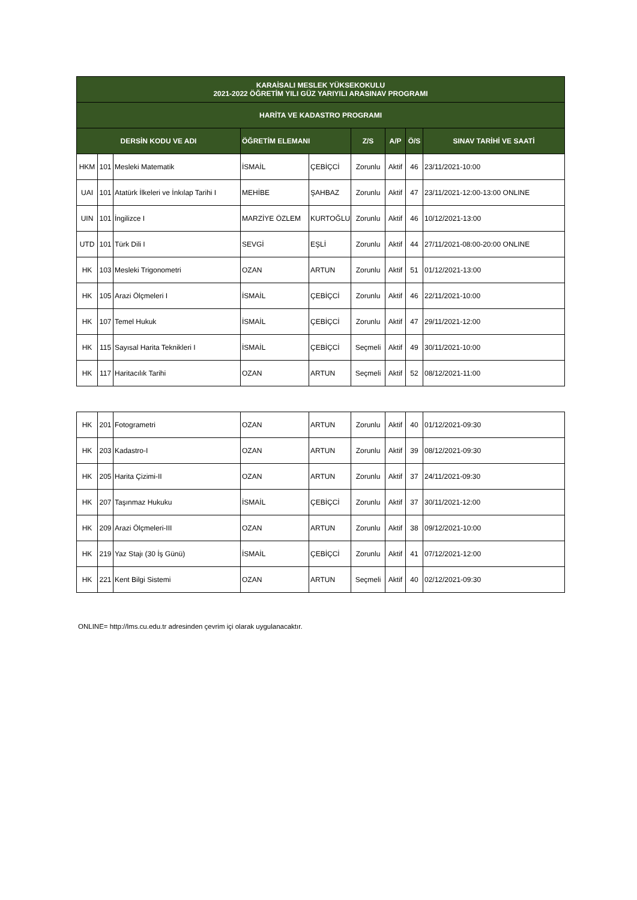| KARAİSALI MESLEK YÜKSEKOKULU 2021-2022 ÖĞRETİM YILI GÜZ YARIYILI ARASINAV PROGRAMI | | | | | | | | |
| --- | --- | --- | --- | --- | --- | --- | --- | --- |
| HARİTA VE KADASTRO PROGRAMI | | | | | | | | |
| DERSİN KODU VE ADI | | | ÖĞRETİM ELEMANI | | Z/S | A/P | Ö/S | SINAV TARİHİ VE SAATİ |
| HKM | 101 | Mesleki Matematik | İSMAİL | ÇEBİÇCİ | Zorunlu | Aktif | 46 | 23/11/2021-10:00 |
| UAI | 101 | Atatürk İlkeleri ve İnkılap Tarihi I | MEHİBE | ŞAHBAZ | Zorunlu | Aktif | 47 | 23/11/2021-12:00-13:00 ONLINE |
| UIN | 101 | İngilizce I | MARZİYE ÖZLEM | KURTOĞLU | Zorunlu | Aktif | 46 | 10/12/2021-13:00 |
| UTD | 101 | Türk Dili I | SEVGİ | EŞLİ | Zorunlu | Aktif | 44 | 27/11/2021-08:00-20:00 ONLINE |
| HK | 103 | Mesleki Trigonometri | OZAN | ARTUN | Zorunlu | Aktif | 51 | 01/12/2021-13:00 |
| HK | 105 | Arazi Ölçmeleri I | İSMAİL | ÇEBİÇCİ | Zorunlu | Aktif | 46 | 22/11/2021-10:00 |
| HK | 107 | Temel Hukuk | İSMAİL | ÇEBİÇCİ | Zorunlu | Aktif | 47 | 29/11/2021-12:00 |
| HK | 115 | Sayısal Harita Teknikleri I | İSMAİL | ÇEBİÇCİ | Seçmeli | Aktif | 49 | 30/11/2021-10:00 |
| HK | 117 | Haritacılık Tarihi | OZAN | ARTUN | Seçmeli | Aktif | 52 | 08/12/2021-11:00 |
| HK | 201 | Fotogrametri | OZAN | ARTUN | Zorunlu | Aktif | 40 | 01/12/2021-09:30 |
| HK | 203 | Kadastro-I | OZAN | ARTUN | Zorunlu | Aktif | 39 | 08/12/2021-09:30 |
| HK | 205 | Harita Çizimi-II | OZAN | ARTUN | Zorunlu | Aktif | 37 | 24/11/2021-09:30 |
| HK | 207 | Taşınmaz Hukuku | İSMAİL | ÇEBİÇCİ | Zorunlu | Aktif | 37 | 30/11/2021-12:00 |
| HK | 209 | Arazi Ölçmeleri-III | OZAN | ARTUN | Zorunlu | Aktif | 38 | 09/12/2021-10:00 |
| HK | 219 | Yaz Stajı (30 İş Günü) | İSMAİL | ÇEBİÇCİ | Zorunlu | Aktif | 41 | 07/12/2021-12:00 |
| HK | 221 | Kent Bilgi Sistemi | OZAN | ARTUN | Seçmeli | Aktif | 40 | 02/12/2021-09:30 |
ONLINE= http://lms.cu.edu.tr adresinden çevrim içi olarak uygulanacaktır.